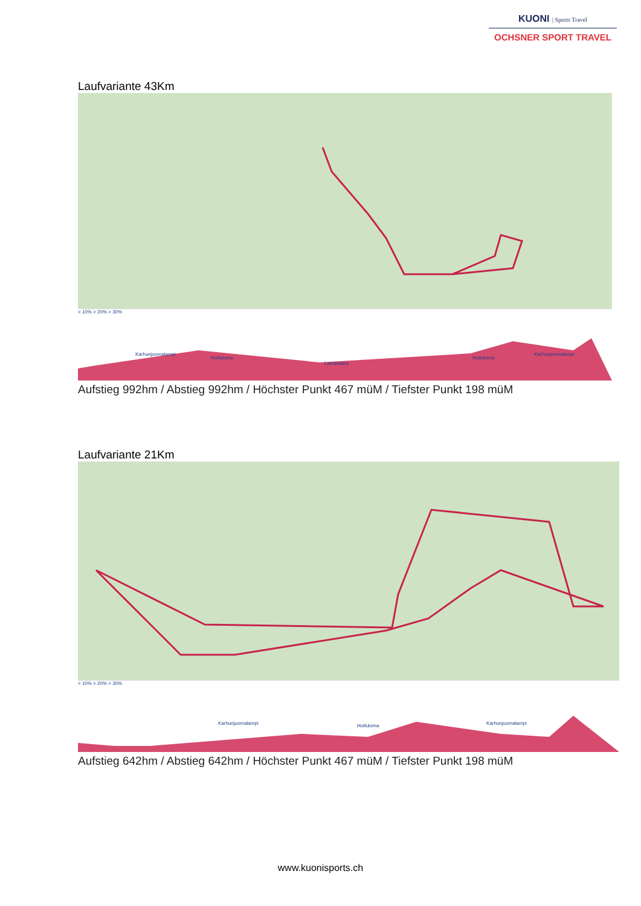KUONI | Sports Travel
OCHSNER SPORT TRAVEL
Laufvariante 43Km
> 10% > 20% > 30%
Karhunjuomalampi
Huttuloma
Latvavaara
Huttuloma
Karhunjuomalampi
Aufstieg 992hm / Abstieg 992hm / Höchster Punkt 467 müM / Tiefster Punkt 198 müM
Laufvariante 21Km
> 10% > 20% > 30%
Karhunjuomalampi Huttuloma Karhunjuomalampi
Aufstieg 642hm / Abstieg 642hm / Höchster Punkt 467 müM / Tiefster Punkt 198 müM
www.kuonisports.ch